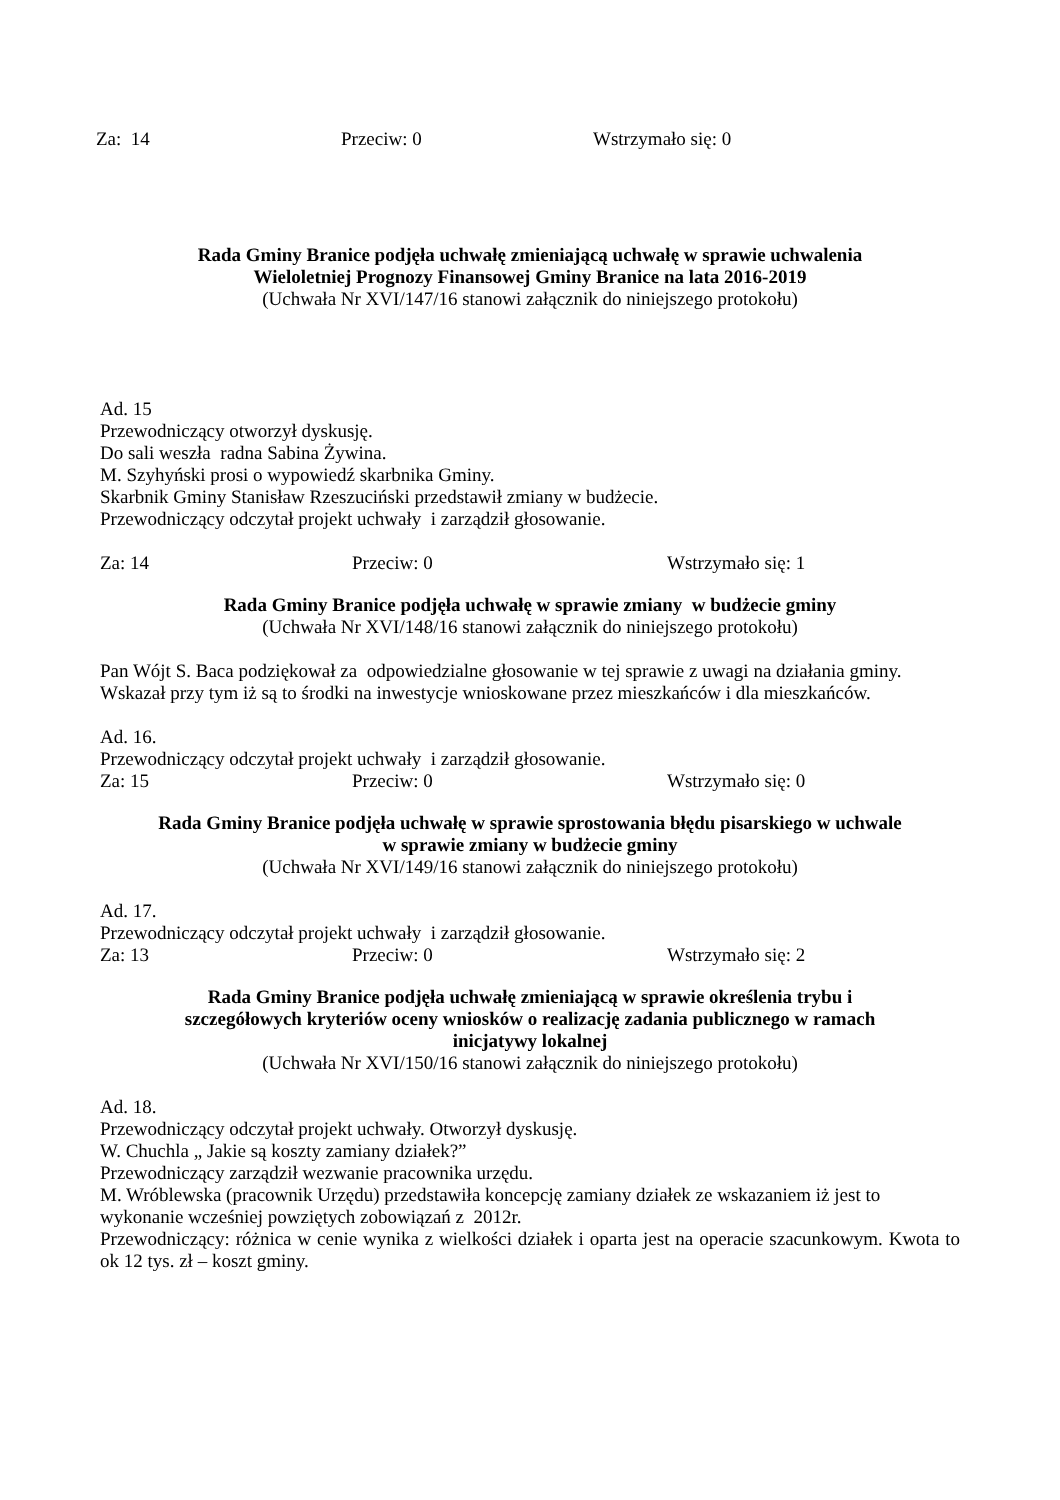Za: 14 Przeciw: 0 Wstrzymało się: 0
Rada Gminy Branice podjęła uchwałę zmieniającą uchwałę w sprawie uchwalenia
Wieloletniej Prognozy Finansowej Gminy Branice na lata 2016-2019
(Uchwała Nr XVI/147/16 stanowi załącznik do niniejszego protokołu)
Ad. 15
Przewodniczący otworzył dyskusję.
Do sali weszła radna Sabina Żywina.
M. Szyhyński prosi o wypowiedź skarbnika Gminy.
Skarbnik Gminy Stanisław Rzeszuciński przedstawił zmiany w budżecie.
Przewodniczący odczytał projekt uchwały i zarządził głosowanie.
Za: 14 Przeciw: 0 Wstrzymało się: 1
Rada Gminy Branice podjęła uchwałę w sprawie zmiany w budżecie gminy
(Uchwała Nr XVI/148/16 stanowi załącznik do niniejszego protokołu)
Pan Wójt S. Baca podziękował za odpowiedzialne głosowanie w tej sprawie z uwagi na działania gminy. Wskazał przy tym iż są to środki na inwestycje wnioskowane przez mieszkańców i dla mieszkańców.
Ad. 16.
Przewodniczący odczytał projekt uchwały i zarządził głosowanie.
Za: 15 Przeciw: 0 Wstrzymało się: 0
Rada Gminy Branice podjęła uchwałę w sprawie sprostowania błędu pisarskiego w uchwale
w sprawie zmiany w budżecie gminy
(Uchwała Nr XVI/149/16 stanowi załącznik do niniejszego protokołu)
Ad. 17.
Przewodniczący odczytał projekt uchwały i zarządził głosowanie.
Za: 13 Przeciw: 0 Wstrzymało się: 2
Rada Gminy Branice podjęła uchwałę zmieniającą w sprawie określenia trybu i
szczegółowych kryteriów oceny wniosków o realizację zadania publicznego w ramach
inicjatywy lokalnej
(Uchwała Nr XVI/150/16 stanowi załącznik do niniejszego protokołu)
Ad. 18.
Przewodniczący odczytał projekt uchwały. Otworzył dyskusję.
W. Chuchla „ Jakie są koszty zamiany działek?”
Przewodniczący zarządził wezwanie pracownika urzędu.
M. Wróblewska (pracownik Urzędu) przedstawiła koncepcję zamiany działek ze wskazaniem iż jest to wykonanie wcześniej powziętych zobowiązań z 2012r.
Przewodniczący: różnica w cenie wynika z wielkości działek i oparta jest na operacie szacunkowym. Kwota to ok 12 tys. zł – koszt gminy.